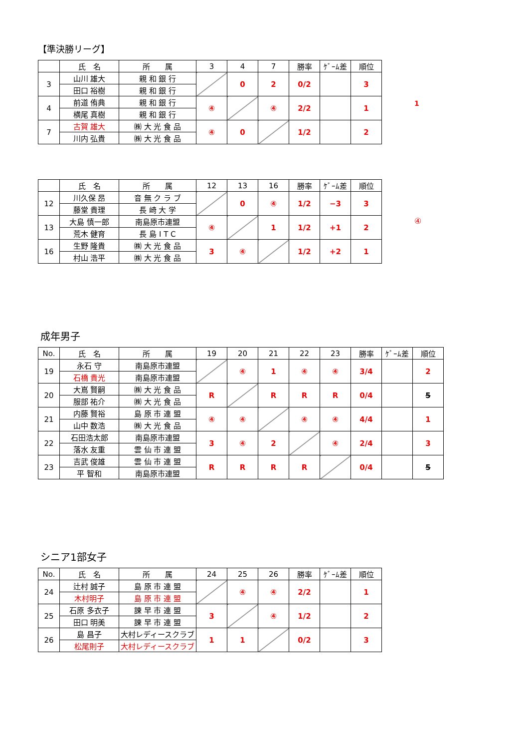【準決勝リーグ】
| | 氏 名 | 所 属 | 3 | 4 | 7 | 勝率 | ｹﾞｰﾑ差 | 順位 |
| --- | --- | --- | --- | --- | --- | --- | --- | --- |
| 3 | 山川 雄大 | 親 和 銀 行 | | 0 | 2 | 0/2 | | 3 |
| | 田口 裕樹 | 親 和 銀 行 | | | | | | |
| 4 | 前道 侑典 | 親 和 銀 行 | ④ | | ④ | 2/2 | | 1 |
| | 横尾 真樹 | 親 和 銀 行 | | | | | | |
| 7 | 古賀 雄大 | ㈱ 大 光 食 品 | ④ | 0 | | 1/2 | | 2 |
| | 川内 弘貴 | ㈱ 大 光 食 品 | | | | | | |
1
| | 氏 名 | 所 属 | 12 | 13 | 16 | 勝率 | ｹﾞｰﾑ差 | 順位 |
| --- | --- | --- | --- | --- | --- | --- | --- | --- |
| 12 | 川久保 昂 | 音 無 ク ラ ブ | | 0 | ④ | 1/2 | −3 | 3 |
| | 藤堂 貴理 | 長 崎 大 学 | | | | | | |
| 13 | 大島 慎一郎 | 南島原市連盟 | ④ | | 1 | 1/2 | +1 | 2 |
| | 荒木 健育 | 長 島 I T C | | | | | | |
| 16 | 生野 隆貴 | ㈱ 大 光 食 品 | 3 | ④ | | 1/2 | +2 | 1 |
| | 村山 浩平 | ㈱ 大 光 食 品 | | | | | | |
④
成年男子
| No. | 氏 名 | 所 属 | 19 | 20 | 21 | 22 | 23 | 勝率 | ｹﾞｰﾑ差 | 順位 |
| --- | --- | --- | --- | --- | --- | --- | --- | --- | --- | --- |
| 19 | 永石 守 | 南島原市連盟 | | ④ | 1 | ④ | ④ | 3/4 | | 2 |
| | 石橋 貴光 | 南島原市連盟 | | | | | | | | |
| 20 | 大嶌 賢嗣 | ㈱ 大 光 食 品 | R | | R | R | R | 0/4 | | 5 |
| | 服部 祐介 | ㈱ 大 光 食 品 | | | | | | | | |
| 21 | 内藤 賢裕 | 島 原 市 連 盟 | ④ | ④ | | ④ | ④ | 4/4 | | 1 |
| | 山中 数浩 | ㈱ 大 光 食 品 | | | | | | | | |
| 22 | 石田浩太郎 | 南島原市連盟 | 3 | ④ | 2 | | ④ | 2/4 | | 3 |
| | 落水 友重 | 雲 仙 市 連 盟 | | | | | | | | |
| 23 | 吉武 俊雄 | 雲 仙 市 連 盟 | R | R | R | R | | 0/4 | | 5 |
| | 平 智和 | 南島原市連盟 | | | | | | | | |
シニア1部女子
| No. | 氏 名 | 所 属 | 24 | 25 | 26 | 勝率 | ｹﾞｰﾑ差 | 順位 |
| --- | --- | --- | --- | --- | --- | --- | --- | --- |
| 24 | 辻村 誠子 | 島 原 市 連 盟 | | ④ | ④ | 2/2 | | 1 |
| | 木村明子 | 島 原 市 連 盟 | | | | | | |
| 25 | 石原 多衣子 | 諫 早 市 連 盟 | 3 | | ④ | 1/2 | | 2 |
| | 田口 明美 | 諫 早 市 連 盟 | | | | | | |
| 26 | 島 昌子 | 大村レディースクラブ | 1 | 1 | | 0/2 | | 3 |
| | 松尾則子 | 大村レディースクラブ | | | | | | |